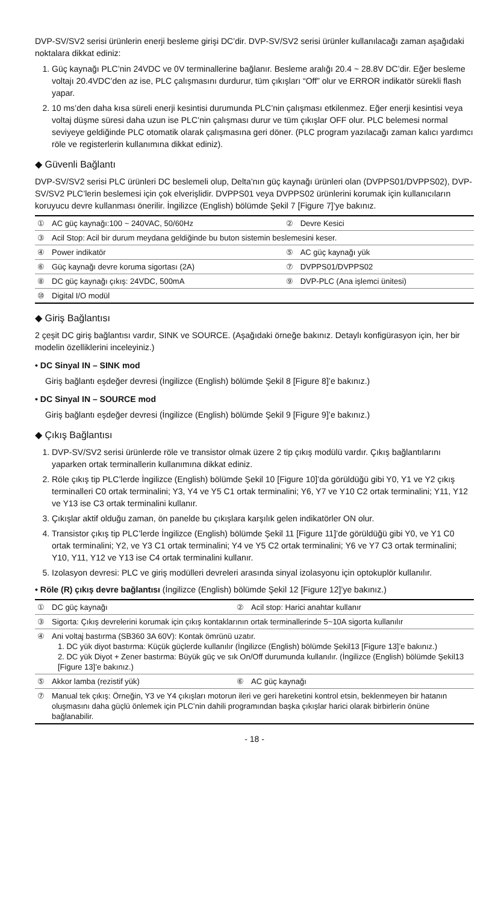DVP-SV/SV2 serisi ürünlerin enerji besleme girişi DC’dir. DVP-SV/SV2 serisi ürünler kullanılacağı zaman aşağıdaki noktalara dikkat ediniz:
1. Güç kaynağı PLC’nin 24VDC ve 0V terminallerine bağlanır. Besleme aralığı 20.4 ~ 28.8V DC’dir. Eğer besleme voltajı 20.4VDC’den az ise, PLC çalışmasını durdurur, tüm çıkışları “Off” olur ve ERROR indikatör sürekli flash yapar.
2. 10 ms’den daha kısa süreli enerji kesintisi durumunda PLC’nin çalışması etkilenmez. Eğer enerji kesintisi veya voltaj düşme süresi daha uzun ise PLC’nin çalışması durur ve tüm çıkışlar OFF olur. PLC belemesi normal seviyeye geldiğinde PLC otomatik olarak çalışmasına geri döner. (PLC program yazılacağı zaman kalıcı yardımcı röle ve registerlerin kullanımına dikkat ediniz).
◆ Güvenli Bağlantı
DVP-SV/SV2 serisi PLC ürünleri DC beslemeli olup, Delta’nın güç kaynağı ürünleri olan (DVPPS01/DVPPS02), DVP-SV/SV2 PLC’lerin beslemesi için çok elverişlidir. DVPPS01 veya DVPPS02 ürünlerini korumak için kullanıcıların koruyucu devre kullanması önerilir. İngilizce (English) bölümde Şekil 7 [Figure 7]’ye bakınız.
| ① | AC güç kaynağı:100 ~ 240VAC, 50/60Hz | ② | Devre Kesici |
| ③ | Acil Stop: Acil bir durum meydana geldiğinde bu buton sistemin beslemesini keser. | | |
| ④ | Power indikatör | ⑤ | AC güç kaynağı yük |
| ⑥ | Güç kaynağı devre koruma sigortası (2A) | ⑦ | DVPPS01/DVPPS02 |
| ⑧ | DC güç kaynağı çıkış: 24VDC, 500mA | ⑨ | DVP-PLC (Ana işlemci ünitesi) |
| ⑩ | Digital I/O modül | | |
◆ Giriş Bağlantısı
2 çeşit DC giriş bağlantısı vardır, SINK ve SOURCE. (Aşağıdaki örneğe bakınız. Detaylı konfigürasyon için, her bir modelin özelliklerini inceleyiniz.)
• DC Sinyal IN – SINK mod
Giriş bağlantı eşdeğer devresi (İngilizce (English) bölümde Şekil 8 [Figure 8]’e bakınız.)
• DC Sinyal IN – SOURCE mod
Giriş bağlantı eşdeğer devresi (İngilizce (English) bölümde Şekil 9 [Figure 9]’e bakınız.)
◆ Çıkış Bağlantısı
1. DVP-SV/SV2 serisi ürünlerde röle ve transistor olmak üzere 2 tip çıkış modülü vardır. Çıkış bağlantılarını yaparken ortak terminallerin kullanımına dikkat ediniz.
2. Röle çıkış tip PLC’lerde İngilizce (English) bölümde Şekil 10 [Figure 10]’da görüldüğü gibi Y0, Y1 ve Y2 çıkış terminalleri C0 ortak terminalini; Y3, Y4 ve Y5 C1 ortak terminalini; Y6, Y7 ve Y10 C2 ortak terminalini; Y11, Y12 ve Y13 ise C3 ortak terminalini kullanır.
3. Çıkışlar aktif olduğu zaman, ön panelde bu çıkışlara karşılık gelen indikatörler ON olur.
4. Transistor çıkış tip PLC’lerde İngilizce (English) bölümde Şekil 11 [Figure 11]’de görüldüğü gibi Y0, ve Y1 C0 ortak terminalini; Y2, ve Y3 C1 ortak terminalini; Y4 ve Y5 C2 ortak terminalini; Y6 ve Y7 C3 ortak terminalini; Y10, Y11, Y12 ve Y13 ise C4 ortak terminalini kullanır.
5. Izolasyon devresi: PLC ve giriş modülleri devreleri arasında sinyal izolasyonu için optokuplör kullanılır.
• Röle (R) çıkış devre bağlantısı (İngilizce (English) bölümde Şekil 12 [Figure 12]’ye bakınız.)
| ① | DC güç kaynağı | ② | Acil stop: Harici anahtar kullanır |
| ③ | Sigorta: Çıkış devrelerini korumak için çıkış kontaklarının ortak terminallerinde 5~10A sigorta kullanılır | | |
| ④ | Ani voltaj bastırma (SB360 3A 60V): Kontak ömrünü uzatır. 1. DC yük diyot bastırma: Küçük güçlerde kullanılır (İngilizce (English) bölümde Şekil13 [Figure 13]’e bakınız.) 2. DC yük Diyot + Zener bastırma: Büyük güç ve sık On/Off durumunda kullanılır. (İngilizce (English) bölümde Şekil13 [Figure 13]’e bakınız.) | | |
| ⑤ | Akkor lamba (rezistif yük) | ⑥ | AC güç kaynağı |
| ⑦ | Manual tek çıkış: Örneğin, Y3 ve Y4 çıkışları motorun ileri ve geri hareketini kontrol etsin, beklenmeyen bir hatanın oluşmasını daha güçlü önlemek için PLC’nin dahili programından başka çıkışlar harici olarak birbirlerin önüne bağlanabilir. | | |
- 18 -